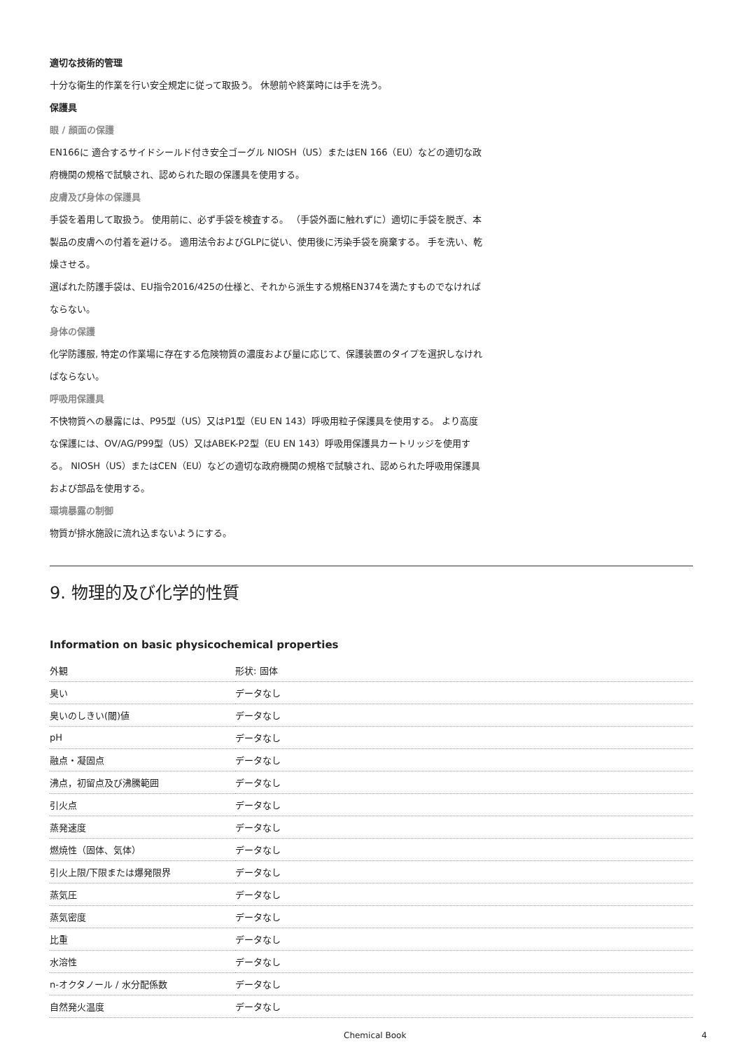適切な技術的管理
十分な衛生的作業を行い安全規定に従って取扱う。 休憩前や終業時には手を洗う。
保護具
眼 / 顔面の保護
EN166に 適合するサイドシールド付き安全ゴーグル NIOSH（US）またはEN 166（EU）などの適切な政府機関の規格で試験され、認められた眼の保護具を使用する。
皮膚及び身体の保護具
手袋を着用して取扱う。 使用前に、必ず手袋を検査する。 （手袋外面に触れずに）適切に手袋を脱ぎ、本製品の皮膚への付着を避ける。 適用法令およびGLPに従い、使用後に汚染手袋を廃棄する。 手を洗い、乾燥させる。
選ばれた防護手袋は、EU指令2016/425の仕様と、それから派生する規格EN374を満たすものでなければならない。
身体の保護
化学防護服, 特定の作業場に存在する危険物質の濃度および量に応じて、保護装置のタイプを選択しなければならない。
呼吸用保護具
不快物質への暴露には、P95型（US）又はP1型（EU EN 143）呼吸用粒子保護具を使用する。 より高度な保護には、OV/AG/P99型（US）又はABEK-P2型（EU EN 143）呼吸用保護具カートリッジを使用する。 NIOSH（US）またはCEN（EU）などの適切な政府機関の規格で試験され、認められた呼吸用保護具および部品を使用する。
環境暴露の制御
物質が排水施設に流れ込まないようにする。
9. 物理的及び化学的性質
Information on basic physicochemical properties
| 外観 | 形状: 固体 |
| 臭い | データなし |
| 臭いのしきい(閾)値 | データなし |
| pH | データなし |
| 融点・凝固点 | データなし |
| 沸点，初留点及び沸騰範囲 | データなし |
| 引火点 | データなし |
| 蒸発速度 | データなし |
| 燃焼性（固体、気体） | データなし |
| 引火上限/下限または爆発限界 | データなし |
| 蒸気圧 | データなし |
| 蒸気密度 | データなし |
| 比重 | データなし |
| 水溶性 | データなし |
| n-オクタノール / 水分配係数 | データなし |
| 自然発火温度 | データなし |
Chemical Book 4